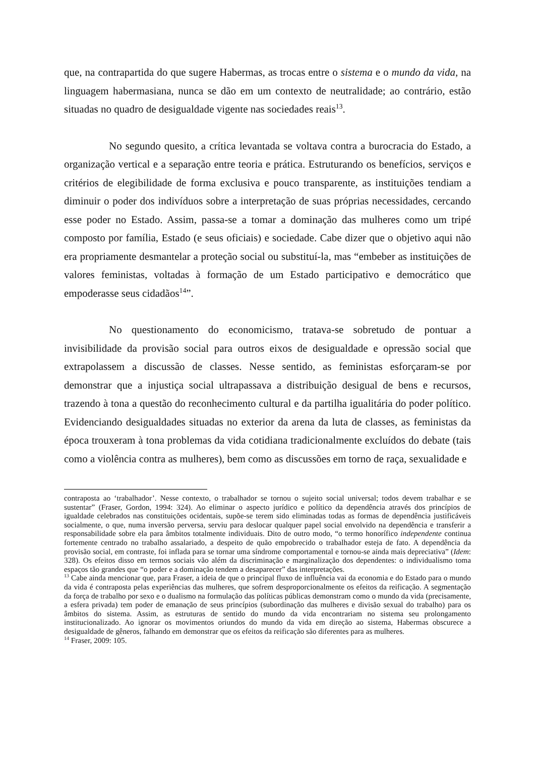que, na contrapartida do que sugere Habermas, as trocas entre o sistema e o mundo da vida, na linguagem habermasiana, nunca se dão em um contexto de neutralidade; ao contrário, estão situadas no quadro de desigualdade vigente nas sociedades reais<sup>13</sup>.
No segundo quesito, a crítica levantada se voltava contra a burocracia do Estado, a organização vertical e a separação entre teoria e prática. Estruturando os benefícios, serviços e critérios de elegibilidade de forma exclusiva e pouco transparente, as instituições tendiam a diminuir o poder dos indivíduos sobre a interpretação de suas próprias necessidades, cercando esse poder no Estado. Assim, passa-se a tomar a dominação das mulheres como um tripé composto por família, Estado (e seus oficiais) e sociedade. Cabe dizer que o objetivo aqui não era propriamente desmantelar a proteção social ou substituí-la, mas “embeber as instituições de valores feministas, voltadas à formação de um Estado participativo e democrático que empoderasse seus cidadãos<sup>14</sup>”.
No questionamento do economicismo, tratava-se sobretudo de pontuar a invisibilidade da provisão social para outros eixos de desigualdade e opressão social que extrapolassem a discussão de classes. Nesse sentido, as feministas esforçaram-se por demonstrar que a injustiça social ultrapassava a distribuição desigual de bens e recursos, trazendo à tona a questão do reconhecimento cultural e da partilha igualitária do poder político. Evidenciando desigualdades situadas no exterior da arena da luta de classes, as feministas da época trouxeram à tona problemas da vida cotidiana tradicionalmente excluídos do debate (tais como a violência contra as mulheres), bem como as discussões em torno de raça, sexualidade e
contraposta ao ‘trabalhador’. Nesse contexto, o trabalhador se tornou o sujeito social universal; todos devem trabalhar e se sustentar” (Fraser, Gordon, 1994: 324). Ao eliminar o aspecto jurídico e político da dependência através dos princípios de igualdade celebrados nas constituições ocidentais, supõe-se terem sido eliminadas todas as formas de dependência justificáveis socialmente, o que, numa inversão perversa, serviu para deslocar qualquer papel social envolvido na dependência e transferir a responsabilidade sobre ela para âmbitos totalmente individuais. Dito de outro modo, “o termo honorífico independente continua fortemente centrado no trabalho assalariado, a despeito de quão empobrecido o trabalhador esteja de fato. A dependência da provisão social, em contraste, foi inflada para se tornar uma síndrome comportamental e tornou-se ainda mais depreciativa” (Idem: 328). Os efeitos disso em termos sociais vão além da discriminação e marginalização dos dependentes: o individualismo toma espaços tão grandes que “o poder e a dominação tendem a desaparecer” das interpretações.
<sup>13</sup> Cabe ainda mencionar que, para Fraser, a ideia de que o principal fluxo de influência vai da economia e do Estado para o mundo da vida é contraposta pelas experiências das mulheres, que sofrem desproporcionalmente os efeitos da reificação. A segmentação da força de trabalho por sexo e o dualismo na formulação das políticas públicas demonstram como o mundo da vida (precisamente, a esfera privada) tem poder de emanação de seus princípios (subordinação das mulheres e divisão sexual do trabalho) para os âmbitos do sistema. Assim, as estruturas de sentido do mundo da vida encontrariam no sistema seu prolongamento institucionalizado. Ao ignorar os movimentos oriundos do mundo da vida em direção ao sistema, Habermas obscurece a desigualdade de gêneros, falhando em demonstrar que os efeitos da reificação são diferentes para as mulheres.
<sup>14</sup> Fraser, 2009: 105.